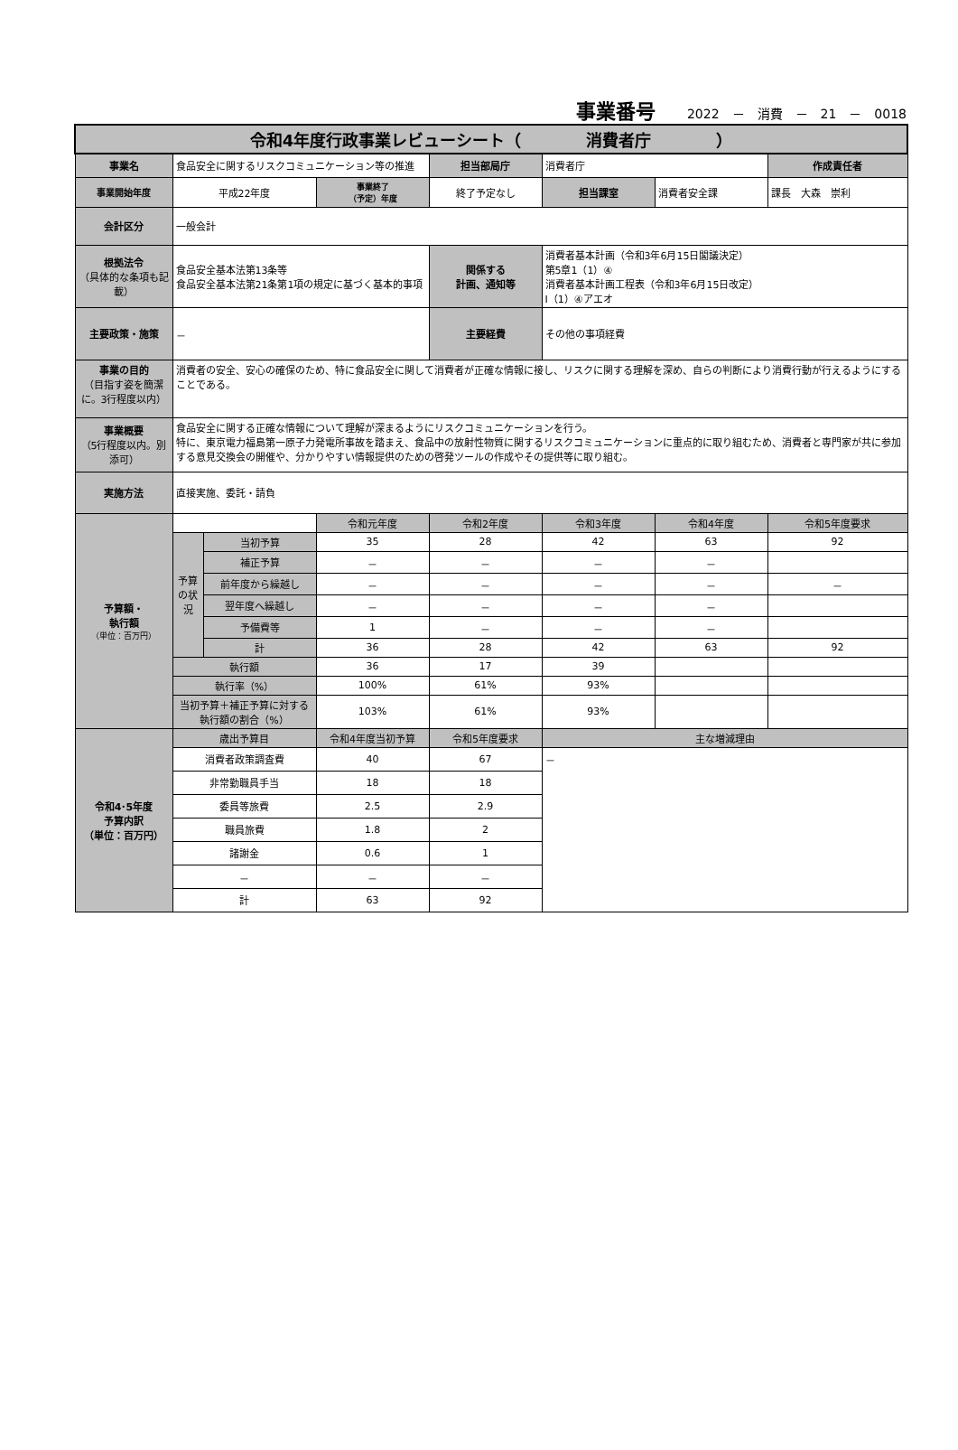事業番号 2022　－　消費　－　21　－　0018
| 令和4年度行政事業レビューシート（ 消費者庁 ） | | | | | | | |
| 事業名 | 食品安全に関するリスクコミュニケーション等の推進 | | | 担当部局庁 | 消費者庁 | | 作成責任者 |
| 事業開始年度 | 平成22年度 | | 事業終了 （予定）年度 | 終了予定なし | 担当課室 | 消費者安全課 | 課長 大森 崇利 |
| 会計区分 | 一般会計 | | | | | | |
| 根拠法令 （具体的な条項も記載） | 食品安全基本法第13条等 食品安全基本法第21条第1項の規定に基づく基本的事項 | | | 関係する 計画、通知等 | 消費者基本計画（令和3年6月15日閣議決定） 第5章1（1）④ 消費者基本計画工程表（令和3年6月15日改定） Ⅰ（1）④アエオ | | |
| 主要政策・施策 | － | | | 主要経費 | その他の事項経費 | | |
| 事業の目的 （目指す姿を簡潔に。3行程度以内） | 消費者の安全、安心の確保のため、特に食品安全に関して消費者が正確な情報に接し、リスクに関する理解を深め、自らの判断により消費行動が行えるようにすることである。 | | | | | | |
| 事業概要 （5行程度以内。別添可） | 食品安全に関する正確な情報について理解が深まるようにリスクコミュニケーションを行う。 特に、東京電力福島第一原子力発電所事故を踏まえ、食品中の放射性物質に関するリスクコミュニケーションに重点的に取り組むため、消費者と専門家が共に参加する意見交換会の開催や、分かりやすい情報提供のための啓発ツールの作成やその提供等に取り組む。 | | | | | | |
| 実施方法 | 直接実施、委託・請負 | | | | | | |
| 予算額・ 執行額 （単位：百万円） | | | 令和元年度 | 令和2年度 | 令和3年度 | 令和4年度 | 令和5年度要求 |
| | 予算の状況 | 当初予算 | 35 | 28 | 42 | 63 | 92 |
| | | 補正予算 | － | － | － | － | |
| | | 前年度から繰越し | － | － | － | － | － |
| | | 翌年度へ繰越し | － | － | － | － | |
| | | 予備費等 | 1 | － | － | － | |
| | | 計 | 36 | 28 | 42 | 63 | 92 |
| | 執行額 | | 36 | 17 | 39 | | |
| | 執行率（%） | | 100% | 61% | 93% | | |
| | 当初予算＋補正予算に対する執行額の割合（%） | | 103% | 61% | 93% | | |
| 令和4･5年度 予算内訳 （単位：百万円） | 歳出予算目 | | 令和4年度当初予算 | 令和5年度要求 | 主な増減理由 | | |
| | 消費者政策調査費 | | 40 | 67 | － | | |
| | 非常勤職員手当 | | 18 | 18 | | | |
| | 委員等旅費 | | 2.5 | 2.9 | | | |
| | 職員旅費 | | 1.8 | 2 | | | |
| | 諸謝金 | | 0.6 | 1 | | | |
| | － | | － | － | | | |
| | 計 | | 63 | 92 | | | |